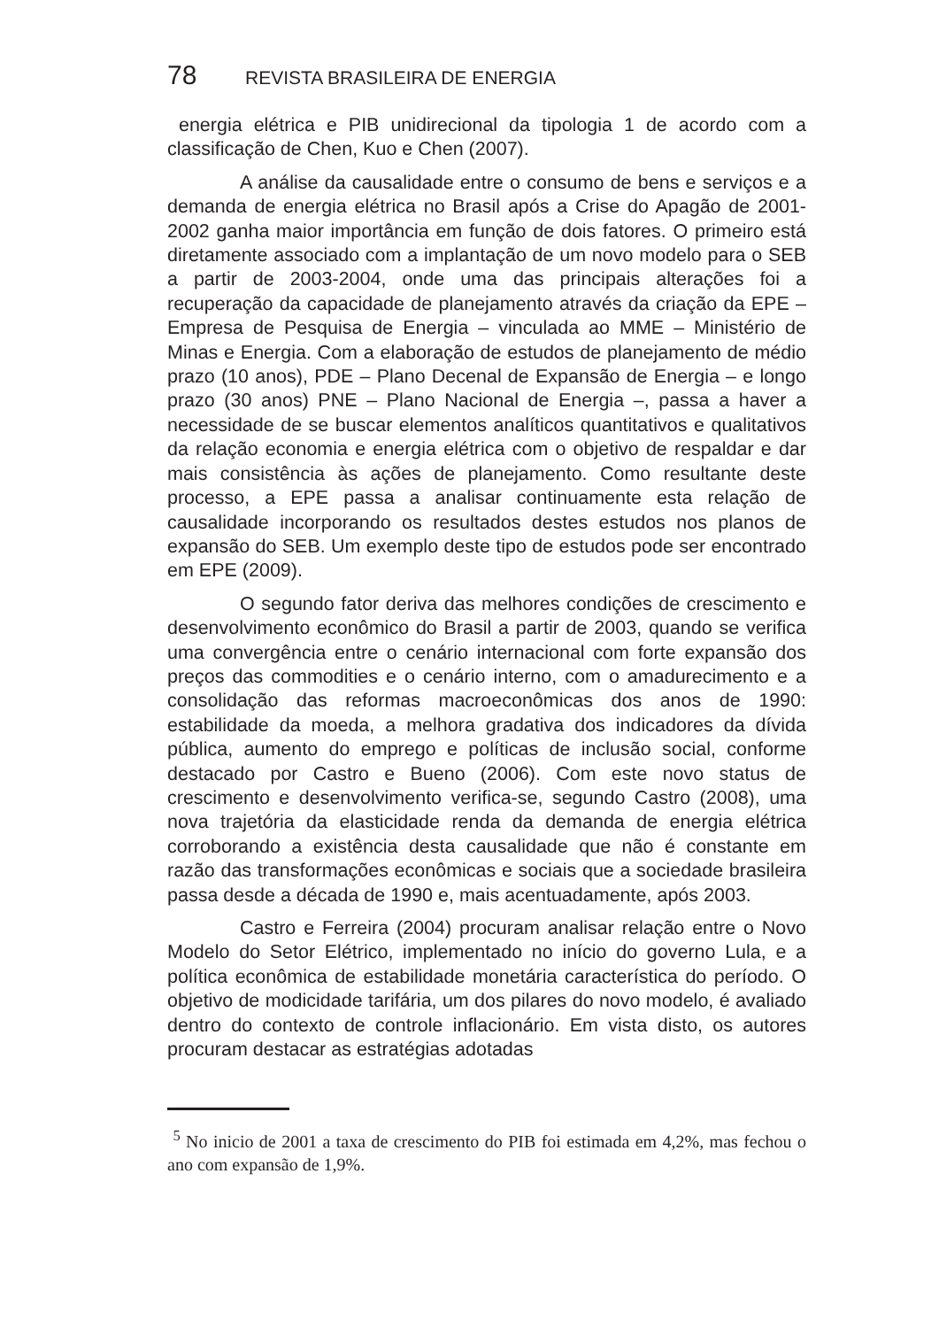78 REVISTA BRASILEIRA DE ENERGIA
energia elétrica e PIB unidirecional da tipologia 1 de acordo com a classificação de Chen, Kuo e Chen (2007).
A análise da causalidade entre o consumo de bens e serviços e a demanda de energia elétrica no Brasil após a Crise do Apagão de 2001-2002 ganha maior importância em função de dois fatores. O primeiro está diretamente associado com a implantação de um novo modelo para o SEB a partir de 2003-2004, onde uma das principais alterações foi a recuperação da capacidade de planejamento através da criação da EPE – Empresa de Pesquisa de Energia – vinculada ao MME – Ministério de Minas e Energia. Com a elaboração de estudos de planejamento de médio prazo (10 anos), PDE – Plano Decenal de Expansão de Energia – e longo prazo (30 anos) PNE – Plano Nacional de Energia –, passa a haver a necessidade de se buscar elementos analíticos quantitativos e qualitativos da relação economia e energia elétrica com o objetivo de respaldar e dar mais consistência às ações de planejamento. Como resultante deste processo, a EPE passa a analisar continuamente esta relação de causalidade incorporando os resultados destes estudos nos planos de expansão do SEB. Um exemplo deste tipo de estudos pode ser encontrado em EPE (2009).
O segundo fator deriva das melhores condições de crescimento e desenvolvimento econômico do Brasil a partir de 2003, quando se verifica uma convergência entre o cenário internacional com forte expansão dos preços das commodities e o cenário interno, com o amadurecimento e a consolidação das reformas macroeconômicas dos anos de 1990: estabilidade da moeda, a melhora gradativa dos indicadores da dívida pública, aumento do emprego e políticas de inclusão social, conforme destacado por Castro e Bueno (2006). Com este novo status de crescimento e desenvolvimento verifica-se, segundo Castro (2008), uma nova trajetória da elasticidade renda da demanda de energia elétrica corroborando a existência desta causalidade que não é constante em razão das transformações econômicas e sociais que a sociedade brasileira passa desde a década de 1990 e, mais acentuadamente, após 2003.
Castro e Ferreira (2004) procuram analisar relação entre o Novo Modelo do Setor Elétrico, implementado no início do governo Lula, e a política econômica de estabilidade monetária característica do período. O objetivo de modicidade tarifária, um dos pilares do novo modelo, é avaliado dentro do contexto de controle inflacionário. Em vista disto, os autores procuram destacar as estratégias adotadas
<sup>5</sup> No inicio de 2001 a taxa de crescimento do PIB foi estimada em 4,2%, mas fechou o ano com expansão de 1,9%.